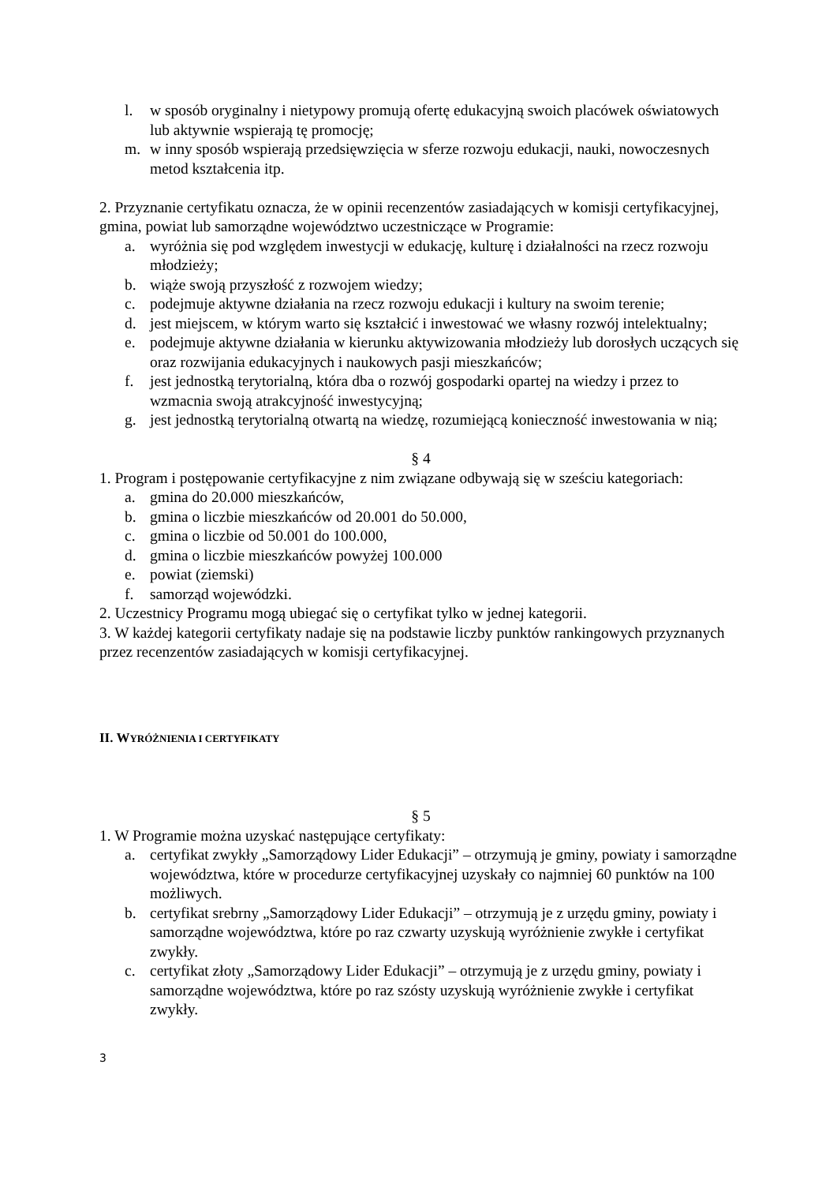l. w sposób oryginalny i nietypowy promują ofertę edukacyjną swoich placówek oświatowych lub aktywnie wspierają tę promocję;
m. w inny sposób wspierają przedsięwzięcia w sferze rozwoju edukacji, nauki, nowoczesnych metod kształcenia itp.
2. Przyznanie certyfikatu oznacza, że w opinii recenzentów zasiadających w komisji certyfikacyjnej, gmina, powiat lub samorządne województwo uczestniczące w Programie:
a. wyróżnia się pod względem inwestycji w edukację, kulturę i działalności na rzecz rozwoju młodzieży;
b. wiąże swoją przyszłość z rozwojem wiedzy;
c. podejmuje aktywne działania na rzecz rozwoju edukacji i kultury na swoim terenie;
d. jest miejscem, w którym warto się kształcić i inwestować we własny rozwój intelektualny;
e. podejmuje aktywne działania w kierunku aktywizowania młodzieży lub dorosłych uczących się oraz rozwijania edukacyjnych i naukowych pasji mieszkańców;
f. jest jednostką terytorialną, która dba o rozwój gospodarki opartej na wiedzy i przez to wzmacnia swoją atrakcyjność inwestycyjną;
g. jest jednostką terytorialną otwartą na wiedzę, rozumiejącą konieczność inwestowania w nią;
§ 4
1. Program i postępowanie certyfikacyjne z nim związane odbywają się w sześciu kategoriach:
a. gmina do 20.000 mieszkańców,
b. gmina o liczbie mieszkańców od 20.001 do 50.000,
c. gmina o liczbie od 50.001 do 100.000,
d. gmina o liczbie mieszkańców powyżej 100.000
e. powiat (ziemski)
f. samorząd wojewódzki.
2. Uczestnicy Programu mogą ubiegać się o certyfikat tylko w jednej kategorii.
3. W każdej kategorii certyfikaty nadaje się na podstawie liczby punktów rankingowych przyznanych przez recenzentów zasiadających w komisji certyfikacyjnej.
II. WYRÓŻNIENIA I CERTYFIKATY
§ 5
1. W Programie można uzyskać następujące certyfikaty:
a. certyfikat zwykły „Samorządowy Lider Edukacji” – otrzymują je gminy, powiaty i samorządne województwa, które w procedurze certyfikacyjnej uzyskały co najmniej 60 punktów na 100 możliwych.
b. certyfikat srebrny „Samorządowy Lider Edukacji” – otrzymują je z urzędu gminy, powiaty i samorządne województwa, które po raz czwarty uzyskują wyróżnienie zwykłe i certyfikat zwykły.
c. certyfikat złoty „Samorządowy Lider Edukacji” – otrzymują je z urzędu gminy, powiaty i samorządne województwa, które po raz szósty uzyskują wyróżnienie zwykłe i certyfikat zwykły.
3